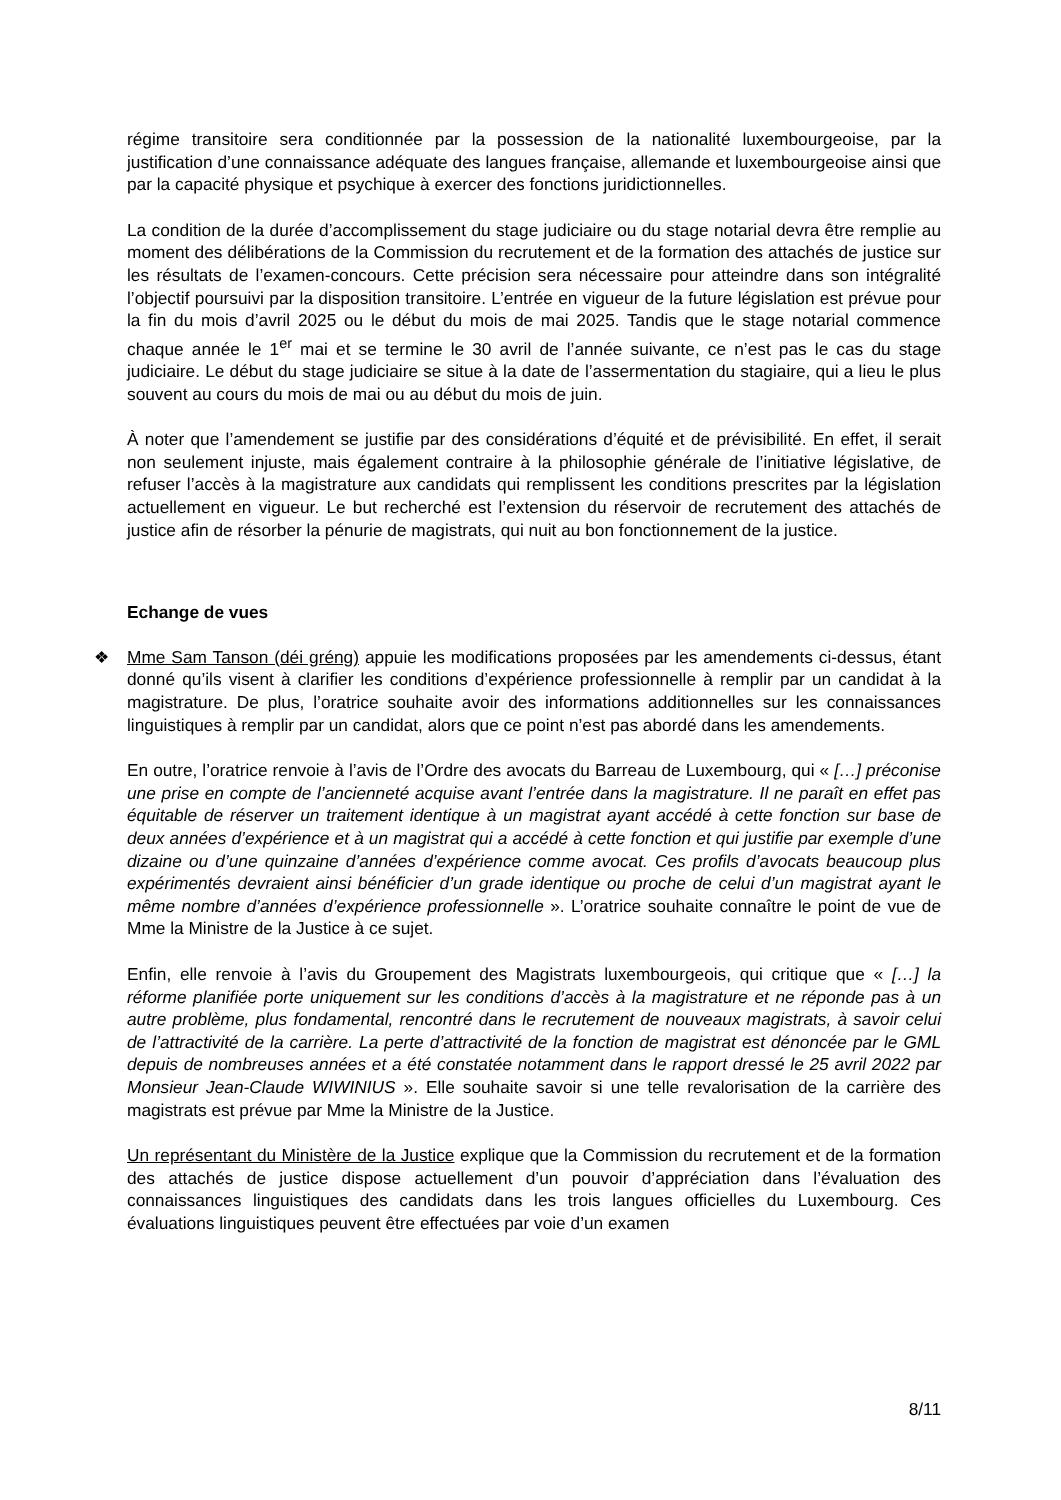régime transitoire sera conditionnée par la possession de la nationalité luxembourgeoise, par la justification d’une connaissance adéquate des langues française, allemande et luxembourgeoise ainsi que par la capacité physique et psychique à exercer des fonctions juridictionnelles.
La condition de la durée d’accomplissement du stage judiciaire ou du stage notarial devra être remplie au moment des délibérations de la Commission du recrutement et de la formation des attachés de justice sur les résultats de l’examen-concours. Cette précision sera nécessaire pour atteindre dans son intégralité l’objectif poursuivi par la disposition transitoire. L’entrée en vigueur de la future législation est prévue pour la fin du mois d’avril 2025 ou le début du mois de mai 2025. Tandis que le stage notarial commence chaque année le 1<sup>er</sup> mai et se termine le 30 avril de l’année suivante, ce n’est pas le cas du stage judiciaire. Le début du stage judiciaire se situe à la date de l’assermentation du stagiaire, qui a lieu le plus souvent au cours du mois de mai ou au début du mois de juin.
À noter que l’amendement se justifie par des considérations d’équité et de prévisibilité. En effet, il serait non seulement injuste, mais également contraire à la philosophie générale de l’initiative législative, de refuser l’accès à la magistrature aux candidats qui remplissent les conditions prescrites par la législation actuellement en vigueur. Le but recherché est l’extension du réservoir de recrutement des attachés de justice afin de résorber la pénurie de magistrats, qui nuit au bon fonctionnement de la justice.
Echange de vues
❖ Mme Sam Tanson (déi gréng) appuie les modifications proposées par les amendements ci-dessus, étant donné qu’ils visent à clarifier les conditions d’expérience professionnelle à remplir par un candidat à la magistrature. De plus, l’oratrice souhaite avoir des informations additionnelles sur les connaissances linguistiques à remplir par un candidat, alors que ce point n’est pas abordé dans les amendements.
En outre, l’oratrice renvoie à l’avis de l’Ordre des avocats du Barreau de Luxembourg, qui « […] préconise une prise en compte de l’ancienneté acquise avant l’entrée dans la magistrature. Il ne paraît en effet pas équitable de réserver un traitement identique à un magistrat ayant accédé à cette fonction sur base de deux années d’expérience et à un magistrat qui a accédé à cette fonction et qui justifie par exemple d’une dizaine ou d’une quinzaine d’années d’expérience comme avocat. Ces profils d’avocats beaucoup plus expérimentés devraient ainsi bénéficier d’un grade identique ou proche de celui d’un magistrat ayant le même nombre d’années d’expérience professionnelle ». L’oratrice souhaite connaître le point de vue de Mme la Ministre de la Justice à ce sujet.
Enfin, elle renvoie à l’avis du Groupement des Magistrats luxembourgeois, qui critique que « […] la réforme planifiée porte uniquement sur les conditions d’accès à la magistrature et ne réponde pas à un autre problème, plus fondamental, rencontré dans le recrutement de nouveaux magistrats, à savoir celui de l’attractivité de la carrière. La perte d’attractivité de la fonction de magistrat est dénoncée par le GML depuis de nombreuses années et a été constatée notamment dans le rapport dressé le 25 avril 2022 par Monsieur Jean-Claude WIWINIUS ». Elle souhaite savoir si une telle revalorisation de la carrière des magistrats est prévue par Mme la Ministre de la Justice.
Un représentant du Ministère de la Justice explique que la Commission du recrutement et de la formation des attachés de justice dispose actuellement d’un pouvoir d’appréciation dans l’évaluation des connaissances linguistiques des candidats dans les trois langues officielles du Luxembourg. Ces évaluations linguistiques peuvent être effectuées par voie d’un examen
8/11